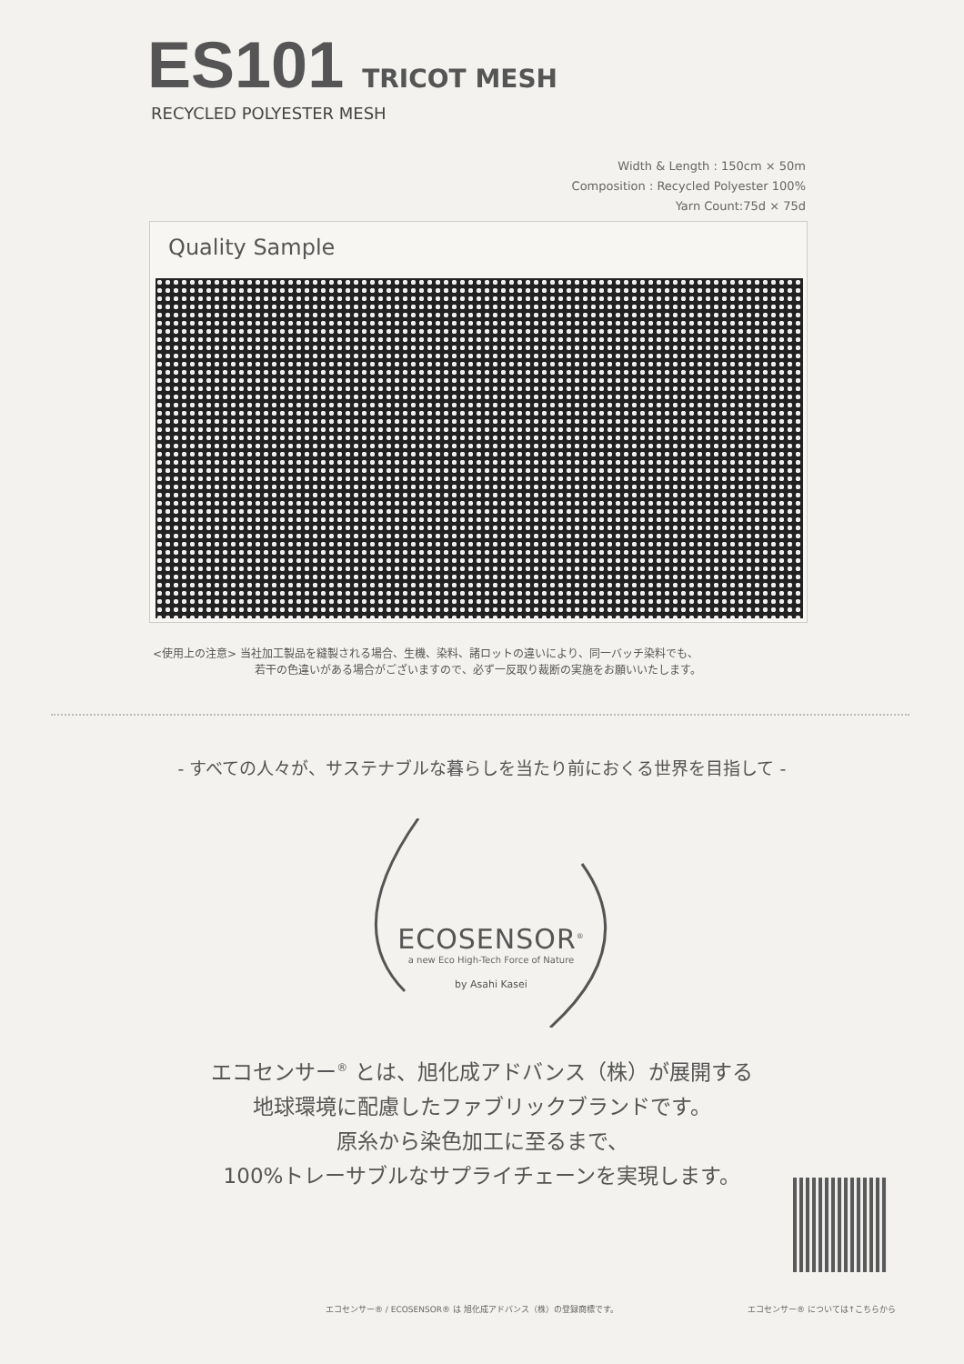ES101 TRICOT MESH
RECYCLED POLYESTER MESH
Width & Length : 150cm × 50m
Composition : Recycled Polyester 100%
Yarn Count:75d × 75d
Quality Sample
<使用上の注意> 当社加工製品を縫製される場合、生機、染料、諸ロットの違いにより、同一バッチ染料でも、
若干の色違いがある場合がございますので、必ず一反取り裁断の実施をお願いいたします。
- すべての人々が、サステナブルな暮らしを当たり前におくる世界を目指して -
ECOSENSOR<sup>®</sup>
a new Eco High-Tech Force of Nature
by Asahi Kasei
エコセンサー<sup>®</sup> とは、旭化成アドバンス（株）が展開する
地球環境に配慮したファブリックブランドです。
原糸から染色加工に至るまで、
100%トレーサブルなサプライチェーンを実現します。
エコセンサー® / ECOSENSOR® は 旭化成アドバンス（株）の登録商標です。
エコセンサー® については↑こちらから